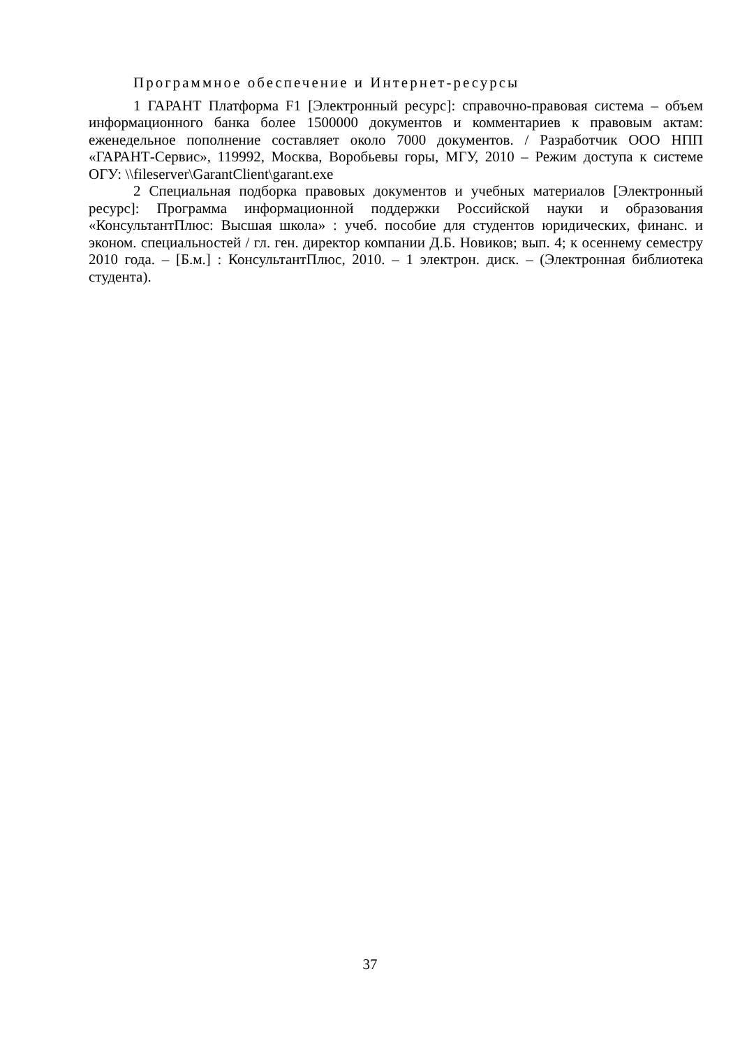Программное обеспечение и Интернет-ресурсы
1 ГАРАНТ Платформа F1 [Электронный ресурс]: справочно-правовая система – объем информационного банка более 1500000 документов и комментариев к правовым актам: еженедельное пополнение составляет около 7000 документов. / Разработчик ООО НПП «ГАРАНТ-Сервис», 119992, Москва, Воробьевы горы, МГУ, 2010 – Режим доступа к системе ОГУ: \\fileserver\GarantClient\garant.exe
2 Специальная подборка правовых документов и учебных материалов [Электронный ресурс]: Программа информационной поддержки Российской науки и образования «КонсультантПлюс: Высшая школа» : учеб. пособие для студентов юридических, финанс. и эконом. специальностей / гл. ген. директор компании Д.Б. Новиков; вып. 4; к осеннему семестру 2010 года. – [Б.м.] : КонсультантПлюс, 2010. – 1 электрон. диск. – (Электронная библиотека студента).
37